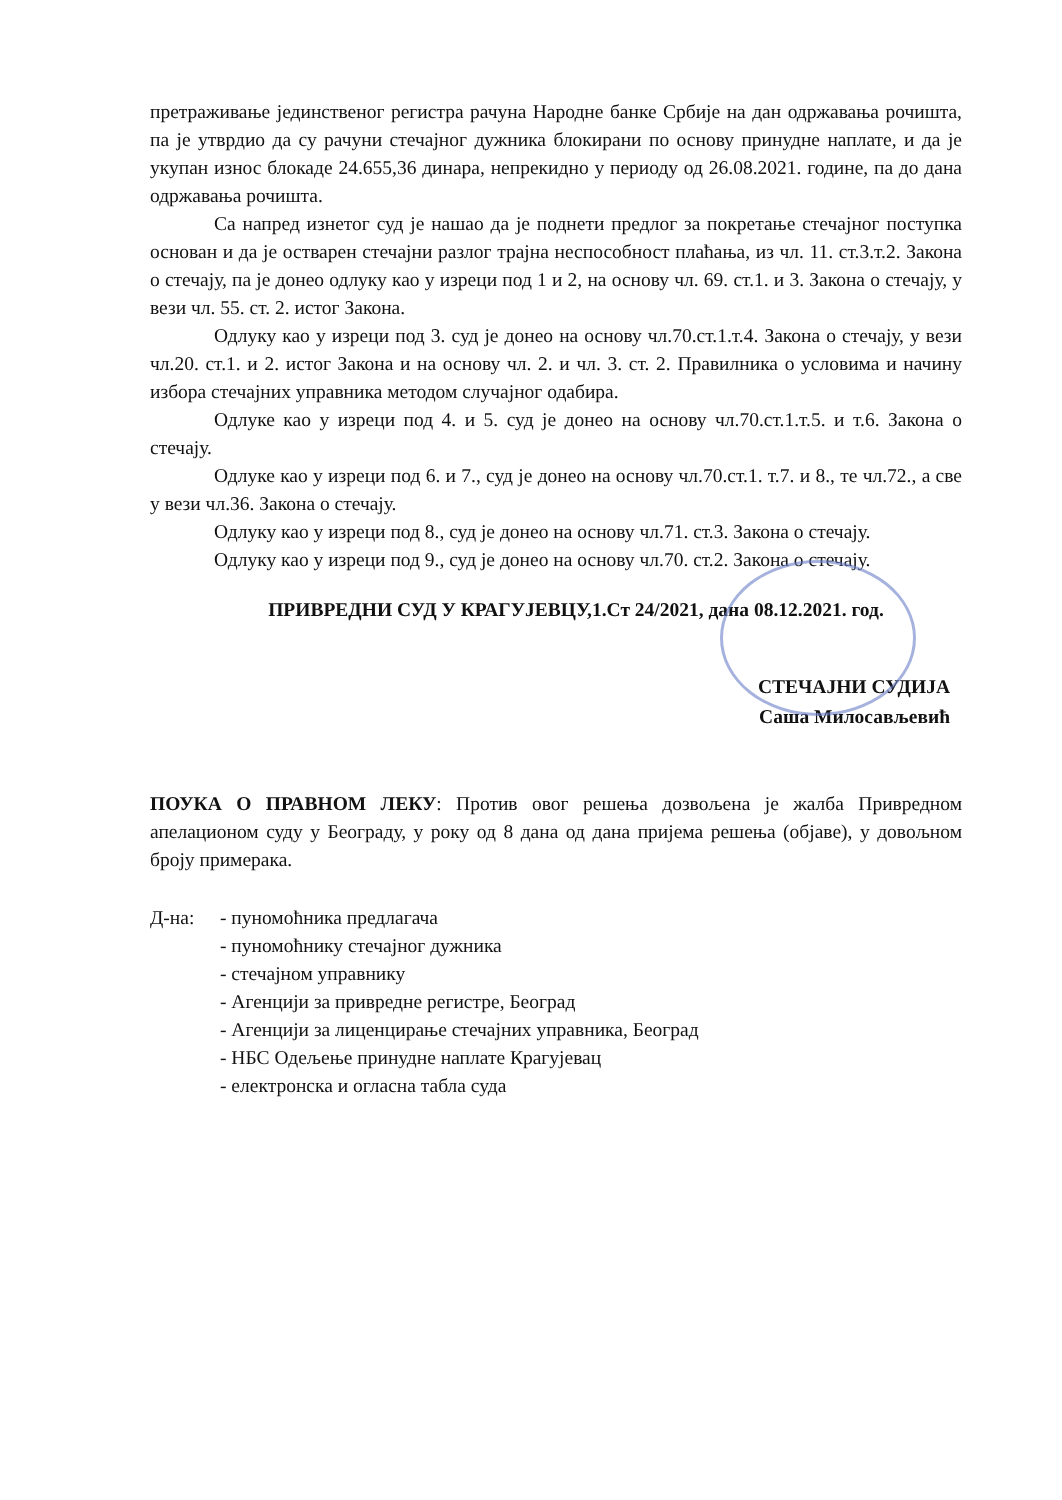претраживање јединственог регистра рачуна Народне банке Србије на дан одржавања рочишта, па је утврдио да су рачуни стечајног дужника блокирани по основу принудне наплате, и да је укупан износ блокаде 24.655,36 динара, непрекидно у периоду од 26.08.2021. године, па до дана одржавања рочишта.
Са напред изнетог суд је нашао да је поднети предлог за покретање стечајног поступка основан и да је остварен стечајни разлог трајна неспособност плаћања, из чл. 11. ст.3.т.2. Закона о стечају, па је донео одлуку као у изреци под 1 и 2, на основу чл. 69. ст.1. и 3. Закона о стечају, у вези чл. 55. ст. 2. истог Закона.
Одлуку као у изреци под 3. суд је донео на основу чл.70.ст.1.т.4. Закона о стечају, у вези чл.20. ст.1. и 2. истог Закона и на основу чл. 2. и чл. 3. ст. 2. Правилника о условима и начину избора стечајних управника методом случајног одабира.
Одлуке као у изреци под 4. и 5. суд је донео на основу чл.70.ст.1.т.5. и т.6. Закона о стечају.
Одлуке као у изреци под 6. и 7., суд је донео на основу чл.70.ст.1. т.7. и 8., те чл.72., а све у вези чл.36. Закона о стечају.
Одлуку као у изреци под 8., суд је донео на основу чл.71. ст.3. Закона о стечају.
Одлуку као у изреци под 9., суд је донео на основу чл.70. ст.2. Закона о стечају.
ПРИВРЕДНИ СУД У КРАГУЈЕВЦУ,1.Ст 24/2021, дана 08.12.2021. год.
СТЕЧАЈНИ СУДИЈА
Саша Милосављевић
ПОУКА О ПРАВНОМ ЛЕКУ: Против овог решења дозвољена је жалба Привредном апелационом суду у Београду, у року од 8 дана од дана пријема решења (објаве), у довољном броју примерака.
Д-на:
- пуномоћника предлагача
- пуномоћнику стечајног дужника
- стечајном управнику
- Агенцији за привредне регистре, Београд
- Агенцији за лиценцирање стечајних управника, Београд
- НБС Одељење принудне наплате Крагујевац
- електронска и огласна табла суда